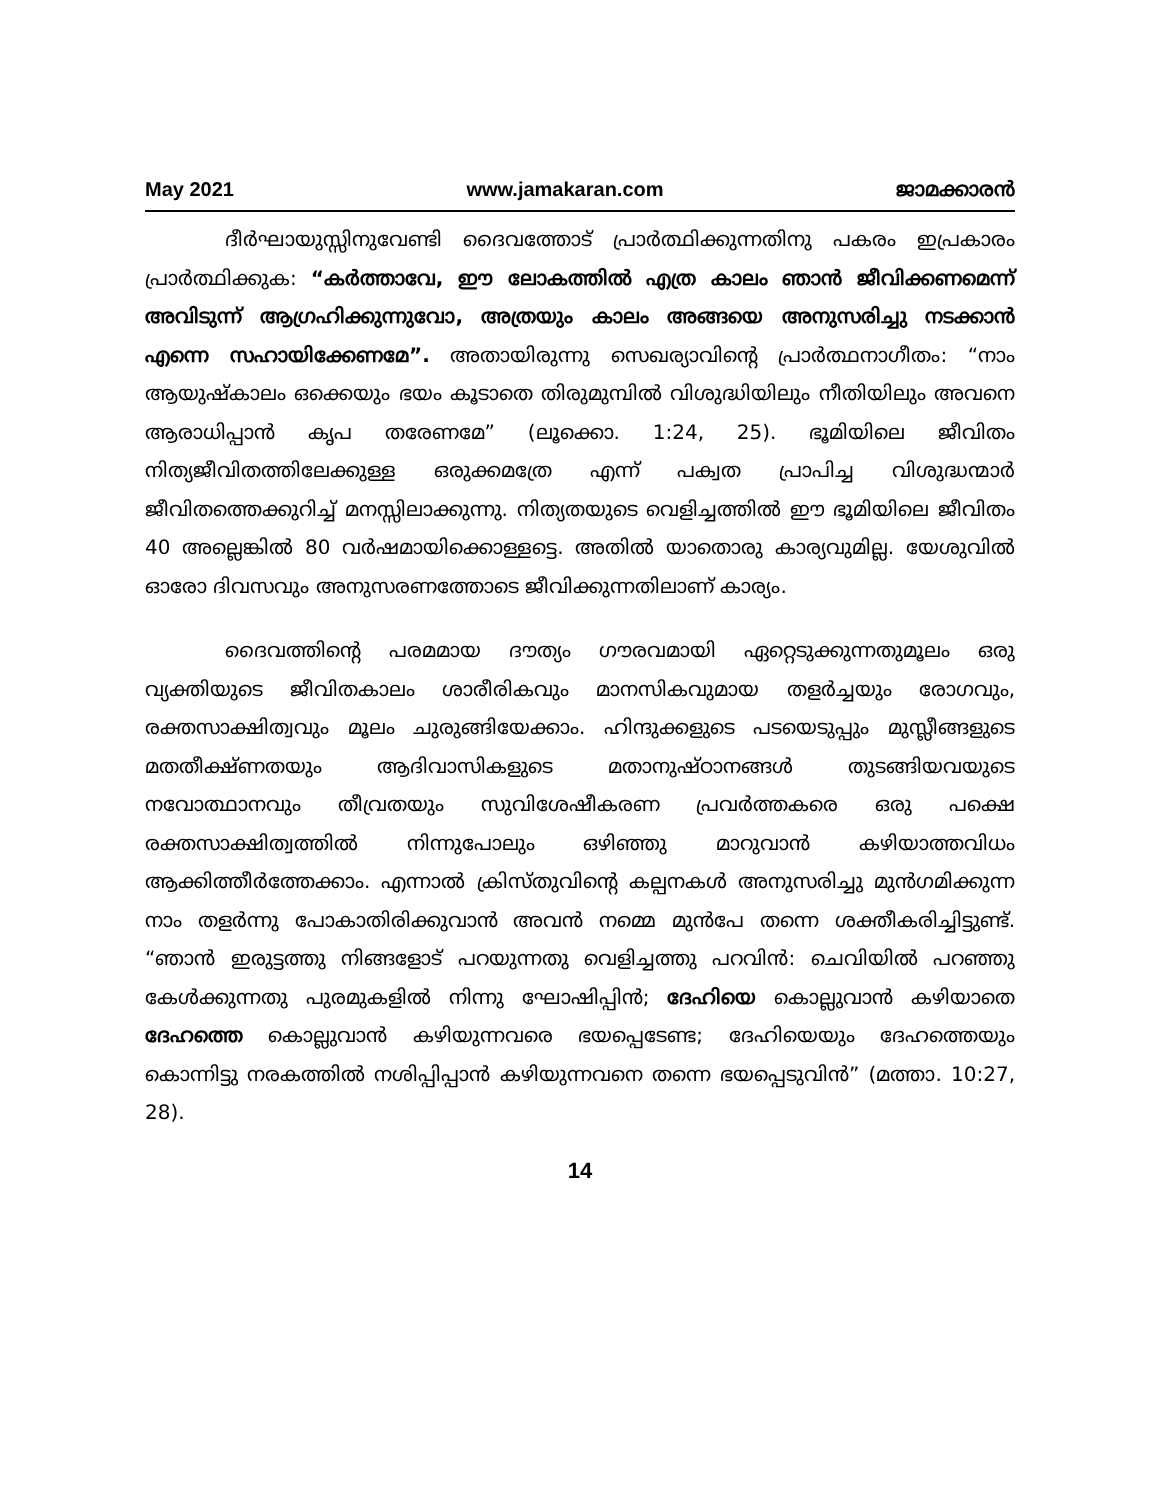May 2021 www.jamakaran.com ജാമക്കാരൻ
ദീർഘായുസ്സിനുവേണ്ടി ദൈവത്തോട് പ്രാർത്ഥിക്കുന്നതിനു പകരം ഇപ്രകാരം പ്രാർത്ഥിക്കുക: “കർത്താവേ, ഈ ലോകത്തിൽ എത്ര കാലം ഞാൻ ജീവിക്കണമെന്ന് അവിടുന്ന് ആഗ്രഹിക്കുന്നുവോ, അത്രയും കാലം അങ്ങയെ അനുസരിച്ചു നടക്കാൻ എന്നെ സഹായിക്കേണമേ”. അതായിരുന്നു സെഖര്യാവിന്റെ പ്രാർത്ഥനാഗീതം: “നാം ആയുഷ്കാലം ഒക്കെയും ഭയം കൂടാതെ തിരുമുമ്പിൽ വിശുദ്ധിയിലും നീതിയിലും അവനെ ആരാധിപ്പാൻ കൃപ തരേണമേ” (ലൂക്കൊ. 1:24, 25). ഭൂമിയിലെ ജീവിതം നിത്യജീവിതത്തിലേക്കുള്ള ഒരുക്കമത്രേ എന്ന് പക്വത പ്രാപിച്ച വിശുദ്ധന്മാർ ജീവിതത്തെക്കുറിച്ച് മനസ്സിലാക്കുന്നു. നിത്യതയുടെ വെളിച്ചത്തിൽ ഈ ഭൂമിയിലെ ജീവിതം 40 അല്ലെങ്കിൽ 80 വർഷമായിക്കൊള്ളട്ടെ. അതിൽ യാതൊരു കാര്യവുമില്ല. യേശുവിൽ ഓരോ ദിവസവും അനുസരണത്തോടെ ജീവിക്കുന്നതിലാണ് കാര്യം.
ദൈവത്തിന്റെ പരമമായ ദൗത്യം ഗൗരവമായി ഏറ്റെടുക്കുന്നതുമൂലം ഒരു വ്യക്തിയുടെ ജീവിതകാലം ശാരീരികവും മാനസികവുമായ തളർച്ചയും രോഗവും, രക്തസാക്ഷിത്വവും മൂലം ചുരുങ്ങിയേക്കാം. ഹിന്ദുക്കളുടെ പടയെടുപ്പും മുസ്ലീങ്ങളുടെ മതതീക്ഷ്ണതയും ആദിവാസികളുടെ മതാനുഷ്ഠാനങ്ങൾ തുടങ്ങിയവയുടെ നവോത്ഥാനവും തീവ്രതയും സുവിശേഷീകരണ പ്രവർത്തകരെ ഒരു പക്ഷെ രക്തസാക്ഷിത്വത്തിൽ നിന്നുപോലും ഒഴിഞ്ഞു മാറുവാൻ കഴിയാത്തവിധം ആക്കിത്തീർത്തേക്കാം. എന്നാൽ ക്രിസ്തുവിന്റെ കല്പനകൾ അനുസരിച്ചു മുൻഗമിക്കുന്ന നാം തളർന്നു പോകാതിരിക്കുവാൻ അവൻ നമ്മെ മുൻപേ തന്നെ ശക്തീകരിച്ചിട്ടുണ്ട്. “ഞാൻ ഇരുട്ടത്തു നിങ്ങളോട് പറയുന്നതു വെളിച്ചത്തു പറവിൻ: ചെവിയിൽ പറഞ്ഞു കേൾക്കുന്നതു പുരമുകളിൽ നിന്നു ഘോഷിപ്പിൻ; ദേഹിയെ കൊല്ലുവാൻ കഴിയാതെ ദേഹത്തെ കൊല്ലുവാൻ കഴിയുന്നവരെ ഭയപ്പെടേണ്ട; ദേഹിയെയും ദേഹത്തെയും കൊന്നിട്ടു നരകത്തിൽ നശിപ്പിപ്പാൻ കഴിയുന്നവനെ തന്നെ ഭയപ്പെടുവിൻ” (മത്താ. 10:27, 28).
14